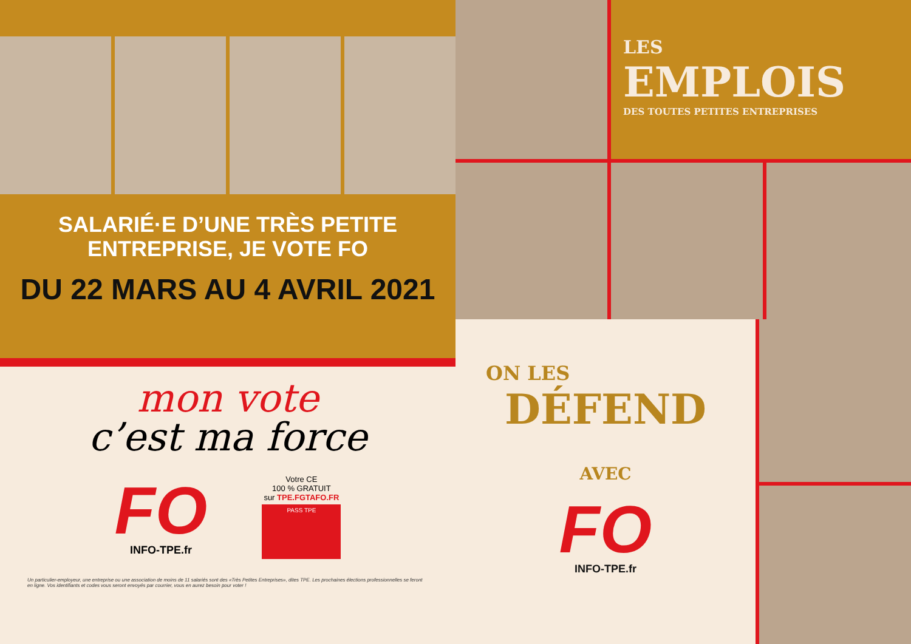SALARIÉ·E D’UNE TRÈS PETITE
ENTREPRISE, JE VOTE FO
DU 22 MARS AU 4 AVRIL 2021
mon vote
c’est ma force
FO
INFO-TPE.fr
Votre CE
100 % GRATUIT
sur TPE.FGTAFO.FR
PASS TPE
Un particulier-employeur, une entreprise ou une association de moins de 11 salariés sont des «Très Petites Entreprises», dites TPE. Les prochaines élections professionnelles se feront en ligne. Vos identifiants et codes vous seront envoyés par courrier, vous en aurez besoin pour voter !
LES
EMPLOIS
DES TOUTES PETITES ENTREPRISES
ON LES
DÉFEND
AVEC
FO
INFO-TPE.fr